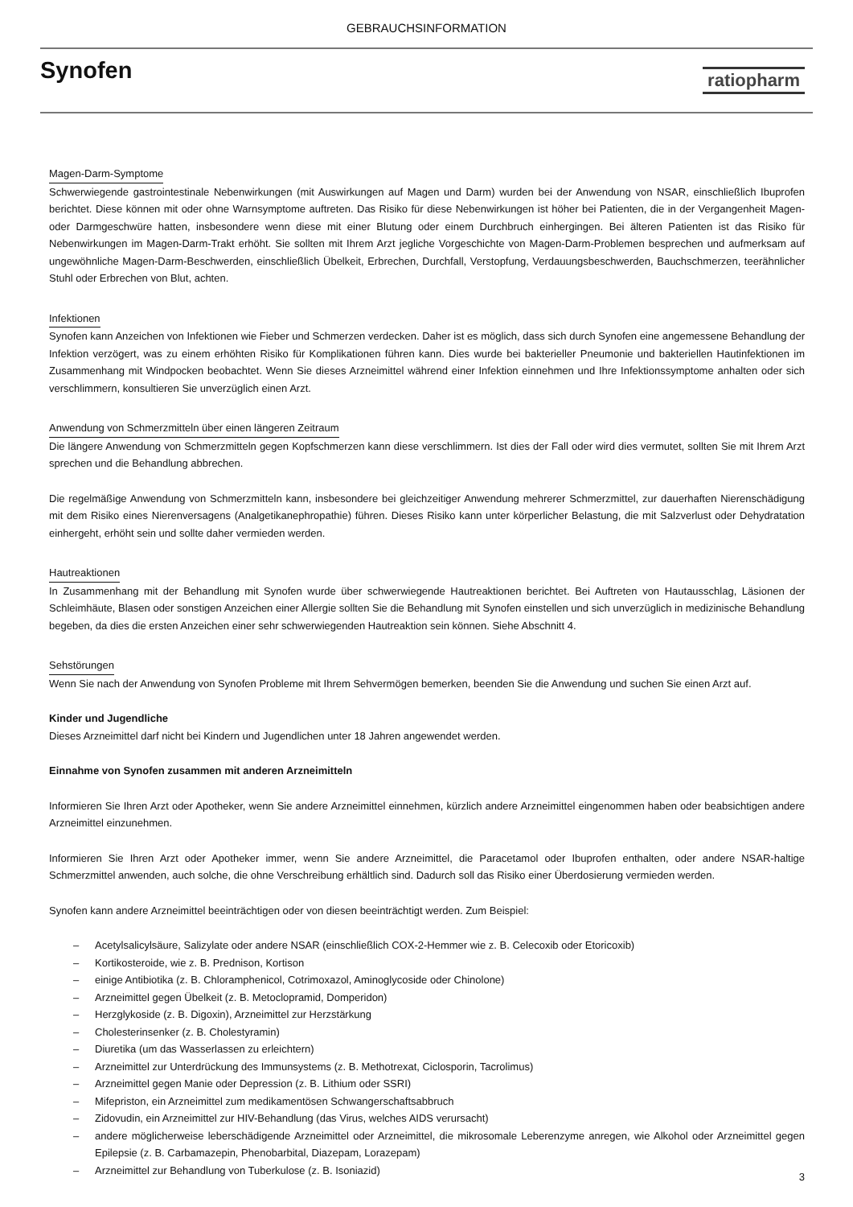GEBRAUCHSINFORMATION
Synofen
ratiopharm
Magen-Darm-Symptome
Schwerwiegende gastrointestinale Nebenwirkungen (mit Auswirkungen auf Magen und Darm) wurden bei der Anwendung von NSAR, einschließlich Ibuprofen berichtet. Diese können mit oder ohne Warnsymptome auftreten. Das Risiko für diese Nebenwirkungen ist höher bei Patienten, die in der Vergangenheit Magen- oder Darmgeschwüre hatten, insbesondere wenn diese mit einer Blutung oder einem Durchbruch einhergingen. Bei älteren Patienten ist das Risiko für Nebenwirkungen im Magen-Darm-Trakt erhöht. Sie sollten mit Ihrem Arzt jegliche Vorgeschichte von Magen-Darm-Problemen besprechen und aufmerksam auf ungewöhnliche Magen-Darm-Beschwerden, einschließlich Übelkeit, Erbrechen, Durchfall, Verstopfung, Verdauungsbeschwerden, Bauchschmerzen, teerähnlicher Stuhl oder Erbrechen von Blut, achten.
Infektionen
Synofen kann Anzeichen von Infektionen wie Fieber und Schmerzen verdecken. Daher ist es möglich, dass sich durch Synofen eine angemessene Behandlung der Infektion verzögert, was zu einem erhöhten Risiko für Komplikationen führen kann. Dies wurde bei bakterieller Pneumonie und bakteriellen Hautinfektionen im Zusammenhang mit Windpocken beobachtet. Wenn Sie dieses Arzneimittel während einer Infektion einnehmen und Ihre Infektionssymptome anhalten oder sich verschlimmern, konsultieren Sie unverzüglich einen Arzt.
Anwendung von Schmerzmitteln über einen längeren Zeitraum
Die längere Anwendung von Schmerzmitteln gegen Kopfschmerzen kann diese verschlimmern. Ist dies der Fall oder wird dies vermutet, sollten Sie mit Ihrem Arzt sprechen und die Behandlung abbrechen.
Die regelmäßige Anwendung von Schmerzmitteln kann, insbesondere bei gleichzeitiger Anwendung mehrerer Schmerzmittel, zur dauerhaften Nierenschädigung mit dem Risiko eines Nierenversagens (Analgetikanephropathie) führen. Dieses Risiko kann unter körperlicher Belastung, die mit Salzverlust oder Dehydratation einhergeht, erhöht sein und sollte daher vermieden werden.
Hautreaktionen
In Zusammenhang mit der Behandlung mit Synofen wurde über schwerwiegende Hautreaktionen berichtet. Bei Auftreten von Hautausschlag, Läsionen der Schleimhäute, Blasen oder sonstigen Anzeichen einer Allergie sollten Sie die Behandlung mit Synofen einstellen und sich unverzüglich in medizinische Behandlung begeben, da dies die ersten Anzeichen einer sehr schwerwiegenden Hautreaktion sein können. Siehe Abschnitt 4.
Sehstörungen
Wenn Sie nach der Anwendung von Synofen Probleme mit Ihrem Sehvermögen bemerken, beenden Sie die Anwendung und suchen Sie einen Arzt auf.
Kinder und Jugendliche
Dieses Arzneimittel darf nicht bei Kindern und Jugendlichen unter 18 Jahren angewendet werden.
Einnahme von Synofen zusammen mit anderen Arzneimitteln
Informieren Sie Ihren Arzt oder Apotheker, wenn Sie andere Arzneimittel einnehmen, kürzlich andere Arzneimittel eingenommen haben oder beabsichtigen andere Arzneimittel einzunehmen.
Informieren Sie Ihren Arzt oder Apotheker immer, wenn Sie andere Arzneimittel, die Paracetamol oder Ibuprofen enthalten, oder andere NSAR-haltige Schmerzmittel anwenden, auch solche, die ohne Verschreibung erhältlich sind. Dadurch soll das Risiko einer Überdosierung vermieden werden.
Synofen kann andere Arzneimittel beeinträchtigen oder von diesen beeinträchtigt werden. Zum Beispiel:
– Acetylsalicylsäure, Salizylate oder andere NSAR (einschließlich COX-2-Hemmer wie z. B. Celecoxib oder Etoricoxib)
– Kortikosteroide, wie z. B. Prednison, Kortison
– einige Antibiotika (z. B. Chloramphenicol, Cotrimoxazol, Aminoglycoside oder Chinolone)
– Arzneimittel gegen Übelkeit (z. B. Metoclopramid, Domperidon)
– Herzglykoside (z. B. Digoxin), Arzneimittel zur Herzstärkung
– Cholesterinsenker (z. B. Cholestyramin)
– Diuretika (um das Wasserlassen zu erleichtern)
– Arzneimittel zur Unterdrückung des Immunsystems (z. B. Methotrexat, Ciclosporin, Tacrolimus)
– Arzneimittel gegen Manie oder Depression (z. B. Lithium oder SSRI)
– Mifepriston, ein Arzneimittel zum medikamentösen Schwangerschaftsabbruch
– Zidovudin, ein Arzneimittel zur HIV-Behandlung (das Virus, welches AIDS verursacht)
– andere möglicherweise leberschädigende Arzneimittel oder Arzneimittel, die mikrosomale Leberenzyme anregen, wie Alkohol oder Arzneimittel gegen Epilepsie (z. B. Carbamazepin, Phenobarbital, Diazepam, Lorazepam)
– Arzneimittel zur Behandlung von Tuberkulose (z. B. Isoniazid)
3